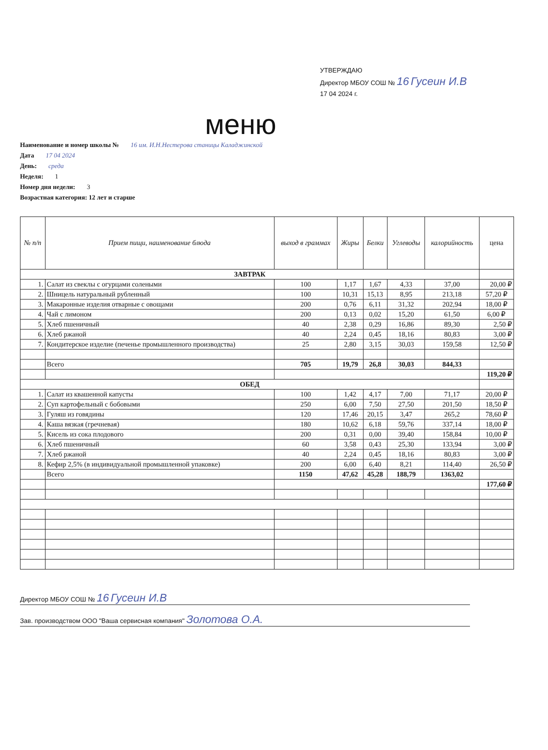УТВЕРЖДАЮ
Директор МБОУ СОШ № 16 Гусеин И.В
17 04 2024 г.
меню
Наименование и номер школы № 16 им. И.Н.Нестерова станицы Каладжинской
Дата 17 04 2024
День: среда
Неделя: 1
Номер дня недели: 3
Возрастная категория: 12 лет и старше
| № п/п | Прием пищи, наименование блюда | выход в граммах | Жиры | Белки | Углеводы | калорийность | цена |
| --- | --- | --- | --- | --- | --- | --- | --- |
| ЗАВТРАК | | | | | | | |
| 1. | Салат из свеклы с огурцами солеными | 100 | 1,17 | 1,67 | 4,33 | 37,00 | 20,00 ₽ |
| 2. | Шницель натуральный рубленный | 100 | 10,31 | 15,13 | 8,95 | 213,18 | 57,20 ₽ |
| 3. | Макаронные изделия отварные с овощами | 200 | 0,76 | 6,11 | 31,32 | 202,94 | 18,00 ₽ |
| 4. | Чай с лимоном | 200 | 0,13 | 0,02 | 15,20 | 61,50 | 6,00 ₽ |
| 5. | Хлеб пшеничный | 40 | 2,38 | 0,29 | 16,86 | 89,30 | 2,50 ₽ |
| 6. | Хлеб ржаной | 40 | 2,24 | 0,45 | 18,16 | 80,83 | 3,00 ₽ |
| 7. | Кондитерское изделие (печенье промышленного производства) | 25 | 2,80 | 3,15 | 30,03 | 159,58 | 12,50 ₽ |
| | Всего | 705 | 19,79 | 26,8 | 30,03 | 844,33 | |
| | | | | | | | 119,20 ₽ |
| ОБЕД | | | | | | | |
| 1. | Салат из квашенной капусты | 100 | 1,42 | 4,17 | 7,00 | 71,17 | 20,00 ₽ |
| 2. | Суп картофельный с бобовыми | 250 | 6,00 | 7,50 | 27,50 | 201,50 | 18,50 ₽ |
| 3. | Гуляш из говядины | 120 | 17,46 | 20,15 | 3,47 | 265,2 | 78,60 ₽ |
| 4. | Каша вязкая (гречневая) | 180 | 10,62 | 6,18 | 59,76 | 337,14 | 18,00 ₽ |
| 5. | Кисель из сока плодового | 200 | 0,31 | 0,00 | 39,40 | 158,84 | 10,00 ₽ |
| 6. | Хлеб пшеничный | 60 | 3,58 | 0,43 | 25,30 | 133,94 | 3,00 ₽ |
| 7. | Хлеб ржаной | 40 | 2,24 | 0,45 | 18,16 | 80,83 | 3,00 ₽ |
| 8. | Кефир 2,5% (в индивидуальной промышленной упаковке) | 200 | 6,00 | 6,40 | 8,21 | 114,40 | 26,50 ₽ |
| | Всего | 1150 | 47,62 | 45,28 | 188,79 | 1363,02 | |
| | | | | | | | 177,60 ₽ |
Директор МБОУ СОШ № 16 Гусеин И.В
Зав. производством ООО "Ваша сервисная компания" Золотова О.А.